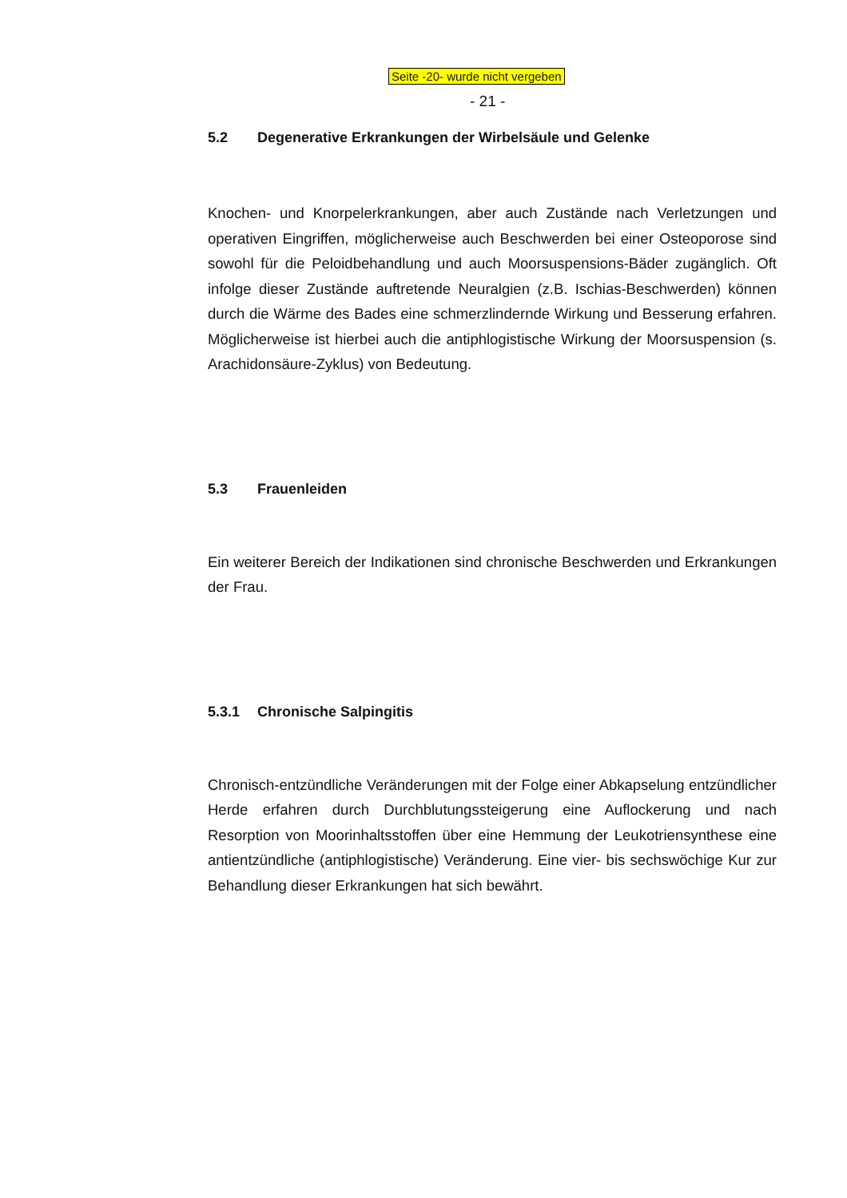Seite -20- wurde nicht vergeben
- 21 -
5.2 Degenerative Erkrankungen der Wirbelsäule und Gelenke
Knochen- und Knorpelerkrankungen, aber auch Zustände nach Verletzungen und operativen Eingriffen, möglicherweise auch Beschwerden bei einer Osteoporose sind sowohl für die Peloidbehandlung und auch Moorsuspensions-Bäder zugänglich. Oft infolge dieser Zustände auftretende Neuralgien (z.B. Ischias-Beschwerden) können durch die Wärme des Bades eine schmerzlindernde Wirkung und Besserung erfahren. Möglicherweise ist hierbei auch die antiphlogistische Wirkung der Moorsuspension (s. Arachidonsäure-Zyklus) von Bedeutung.
5.3 Frauenleiden
Ein weiterer Bereich der Indikationen sind chronische Beschwerden und Erkrankungen der Frau.
5.3.1 Chronische Salpingitis
Chronisch-entzündliche Veränderungen mit der Folge einer Abkapselung entzündlicher Herde erfahren durch Durchblutungssteigerung eine Auflockerung und nach Resorption von Moorinhaltsstoffen über eine Hemmung der Leukotriensynthese eine antientzündliche (antiphlogistische) Veränderung. Eine vier- bis sechswöchige Kur zur Behandlung dieser Erkrankungen hat sich bewährt.